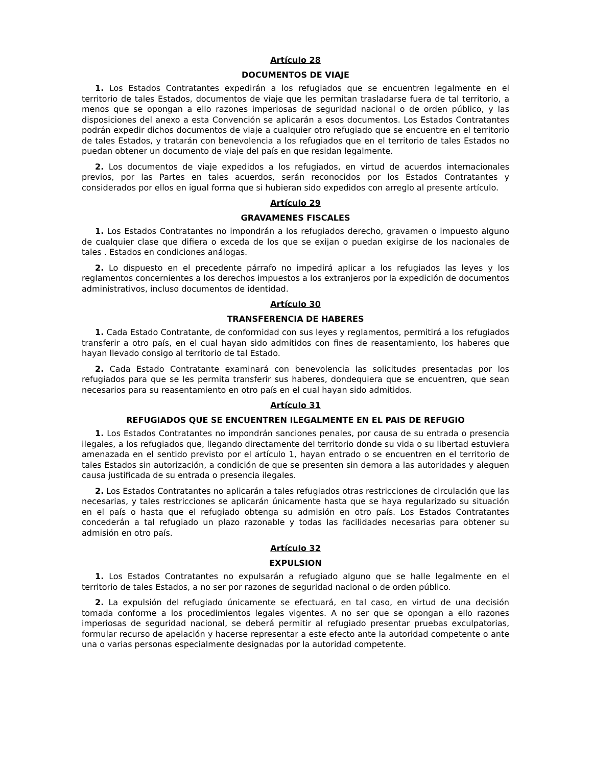Artículo 28
DOCUMENTOS DE VIAJE
1. Los Estados Contratantes expedirán a los refugiados que se encuentren legalmente en el territorio de tales Estados, documentos de viaje que les permitan trasladarse fuera de tal territorio, a menos que se opongan a ello razones imperiosas de seguridad nacional o de orden público, y las disposiciones del anexo a esta Convención se aplicarán a esos documentos. Los Estados Contratantes podrán expedir dichos documentos de viaje a cualquier otro refugiado que se encuentre en el territorio de tales Estados, y tratarán con benevolencia a los refugiados que en el territorio de tales Estados no puedan obtener un documento de viaje del país en que residan legalmente.
2. Los documentos de viaje expedidos a los refugiados, en virtud de acuerdos internacionales previos, por las Partes en tales acuerdos, serán reconocidos por los Estados Contratantes y considerados por ellos en igual forma que si hubieran sido expedidos con arreglo al presente artículo.
Artículo 29
GRAVAMENES FISCALES
1. Los Estados Contratantes no impondrán a los refugiados derecho, gravamen o impuesto alguno de cualquier clase que difiera o exceda de los que se exijan o puedan exigirse de los nacionales de tales . Estados en condiciones análogas.
2. Lo dispuesto en el precedente párrafo no impedirá aplicar a los refugiados las leyes y los reglamentos concernientes a los derechos impuestos a los extranjeros por la expedición de documentos administrativos, incluso documentos de identidad.
Artículo 30
TRANSFERENCIA DE HABERES
1. Cada Estado Contratante, de conformidad con sus leyes y reglamentos, permitirá a los refugiados transferir a otro país, en el cual hayan sido admitidos con fines de reasentamiento, los haberes que hayan llevado consigo al territorio de tal Estado.
2. Cada Estado Contratante examinará con benevolencia las solicitudes presentadas por los refugiados para que se les permita transferir sus haberes, dondequiera que se encuentren, que sean necesarios para su reasentamiento en otro país en el cual hayan sido admitidos.
Artículo 31
REFUGIADOS QUE SE ENCUENTREN ILEGALMENTE EN EL PAIS DE REFUGIO
1. Los Estados Contratantes no impondrán sanciones penales, por causa de su entrada o presencia ilegales, a los refugiados que, llegando directamente del territorio donde su vida o su libertad estuviera amenazada en el sentido previsto por el artículo 1, hayan entrado o se encuentren en el territorio de tales Estados sin autorización, a condición de que se presenten sin demora a las autoridades y aleguen causa justificada de su entrada o presencia ilegales.
2. Los Estados Contratantes no aplicarán a tales refugiados otras restricciones de circulación que las necesarias, y tales restricciones se aplicarán únicamente hasta que se haya regularizado su situación en el país o hasta que el refugiado obtenga su admisión en otro país. Los Estados Contratantes concederán a tal refugiado un plazo razonable y todas las facilidades necesarias para obtener su admisión en otro país.
Artículo 32
EXPULSION
1. Los Estados Contratantes no expulsarán a refugiado alguno que se halle legalmente en el territorio de tales Estados, a no ser por razones de seguridad nacional o de orden público.
2. La expulsión del refugiado únicamente se efectuará, en tal caso, en virtud de una decisión tomada conforme a los procedimientos legales vigentes. A no ser que se opongan a ello razones imperiosas de seguridad nacional, se deberá permitir al refugiado presentar pruebas exculpatorias, formular recurso de apelación y hacerse representar a este efecto ante la autoridad competente o ante una o varias personas especialmente designadas por la autoridad competente.